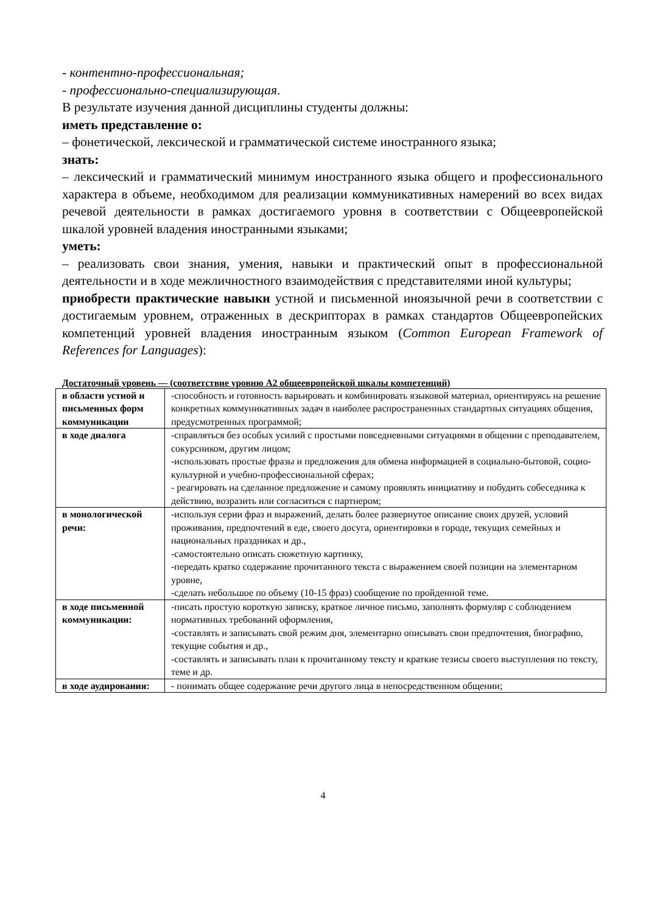- контентно-профессиональная;
- профессионально-специализирующая.
В результате изучения данной дисциплины студенты должны:
иметь представление о:
– фонетической, лексической и грамматической системе иностранного языка;
знать:
– лексический и грамматический минимум иностранного языка общего и профессионального характера в объеме, необходимом для реализации коммуникативных намерений во всех видах речевой деятельности в рамках достигаемого уровня в соответствии с Общеевропейской шкалой уровней владения иностранными языками;
уметь:
– реализовать свои знания, умения, навыки и практический опыт в профессиональной деятельности и в ходе межличностного взаимодействия с представителями иной культуры;
приобрести практические навыки устной и письменной иноязычной речи в соответствии с достигаемым уровнем, отраженных в дескрипторах в рамках стандартов Общеевропейских компетенций уровней владения иностранным языком (Common European Framework of References for Languages):
Достаточный уровень — (соответствие уровню А2 общеевропейской шкалы компетенций)
| в области устной и письменных форм коммуникации | -способность и готовность варьировать и комбинировать языковой материал, ориентируясь на решение конкретных коммуникативных задач в наиболее распространенных стандартных ситуациях общения, предусмотренных программой; |
| в ходе диалога | -справляться без особых усилий с простыми повседневными ситуациями в общении с преподавателем, сокурсником, другим лицом; -использовать простые фразы и предложения для обмена информацией в социально-бытовой, социо-культурной и учебно-профессиональной сферах; - реагировать на сделанное предложение и самому проявлять инициативу и побудить собеседника к действию, возразить или согласиться с партнером; |
| в монологической речи: | -используя серии фраз и выражений, делать более развернутое описание своих друзей, условий проживания, предпочтений в еде, своего досуга, ориентировки в городе, текущих семейных и национальных праздниках и др., -самостоятельно описать сюжетную картинку, -передать кратко содержание прочитанного текста с выражением своей позиции на элементарном уровне, -сделать небольшое по объему (10-15 фраз) сообщение по пройденной теме. |
| в ходе письменной коммуникации: | -писать простую короткую записку, краткое личное письмо, заполнять формуляр с соблюдением нормативных требований оформления, -составлять и записывать свой режим дня, элементарно описывать свои предпочтения, биографию, текущие события и др., -составлять и записывать план к прочитанному тексту и краткие тезисы своего выступления по тексту, теме и др. |
| в ходе аудирования: | - понимать общее содержание речи другого лица в непосредственном общении; |
4